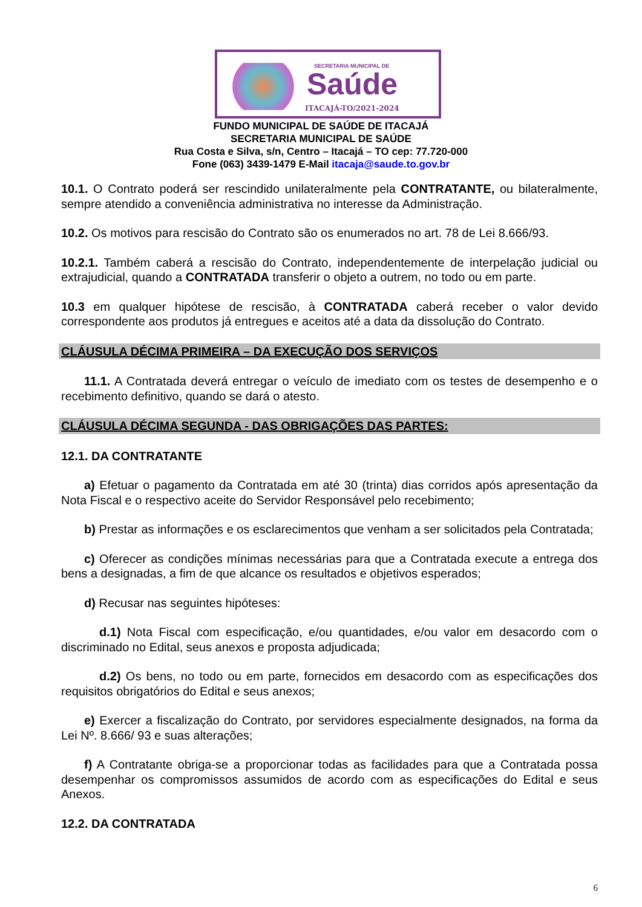SECRETARIA MUNICIPAL DE
Saúde
ITACAJÁ-TO/2021-2024
FUNDO MUNICIPAL DE SAÚDE DE ITACAJÁ
SECRETARIA MUNICIPAL DE SAÚDE
Rua Costa e Silva, s/n, Centro – Itacajá – TO cep: 77.720-000
Fone (063) 3439-1479 E-Mail itacaja@saude.to.gov.br
10.1. O Contrato poderá ser rescindido unilateralmente pela CONTRATANTE, ou bilateralmente, sempre atendido a conveniência administrativa no interesse da Administração.
10.2. Os motivos para rescisão do Contrato são os enumerados no art. 78 de Lei 8.666/93.
10.2.1. Também caberá a rescisão do Contrato, independentemente de interpelação judicial ou extrajudicial, quando a CONTRATADA transferir o objeto a outrem, no todo ou em parte.
10.3 em qualquer hipótese de rescisão, à CONTRATADA caberá receber o valor devido correspondente aos produtos já entregues e aceitos até a data da dissolução do Contrato.
CLÁUSULA DÉCIMA PRIMEIRA – DA EXECUÇÃO DOS SERVIÇOS
11.1. A Contratada deverá entregar o veículo de imediato com os testes de desempenho e o recebimento definitivo, quando se dará o atesto.
CLÁUSULA DÉCIMA SEGUNDA - DAS OBRIGAÇÕES DAS PARTES:
12.1. DA CONTRATANTE
a) Efetuar o pagamento da Contratada em até 30 (trinta) dias corridos após apresentação da Nota Fiscal e o respectivo aceite do Servidor Responsável pelo recebimento;
b) Prestar as informações e os esclarecimentos que venham a ser solicitados pela Contratada;
c) Oferecer as condições mínimas necessárias para que a Contratada execute a entrega dos bens a designadas, a fim de que alcance os resultados e objetivos esperados;
d) Recusar nas seguintes hipóteses:
d.1) Nota Fiscal com especificação, e/ou quantidades, e/ou valor em desacordo com o discriminado no Edital, seus anexos e proposta adjudicada;
d.2) Os bens, no todo ou em parte, fornecidos em desacordo com as especificações dos requisitos obrigatórios do Edital e seus anexos;
e) Exercer a fiscalização do Contrato, por servidores especialmente designados, na forma da Lei Nº. 8.666/ 93 e suas alterações;
f) A Contratante obriga-se a proporcionar todas as facilidades para que a Contratada possa desempenhar os compromissos assumidos de acordo com as especificações do Edital e seus Anexos.
12.2. DA CONTRATADA
6